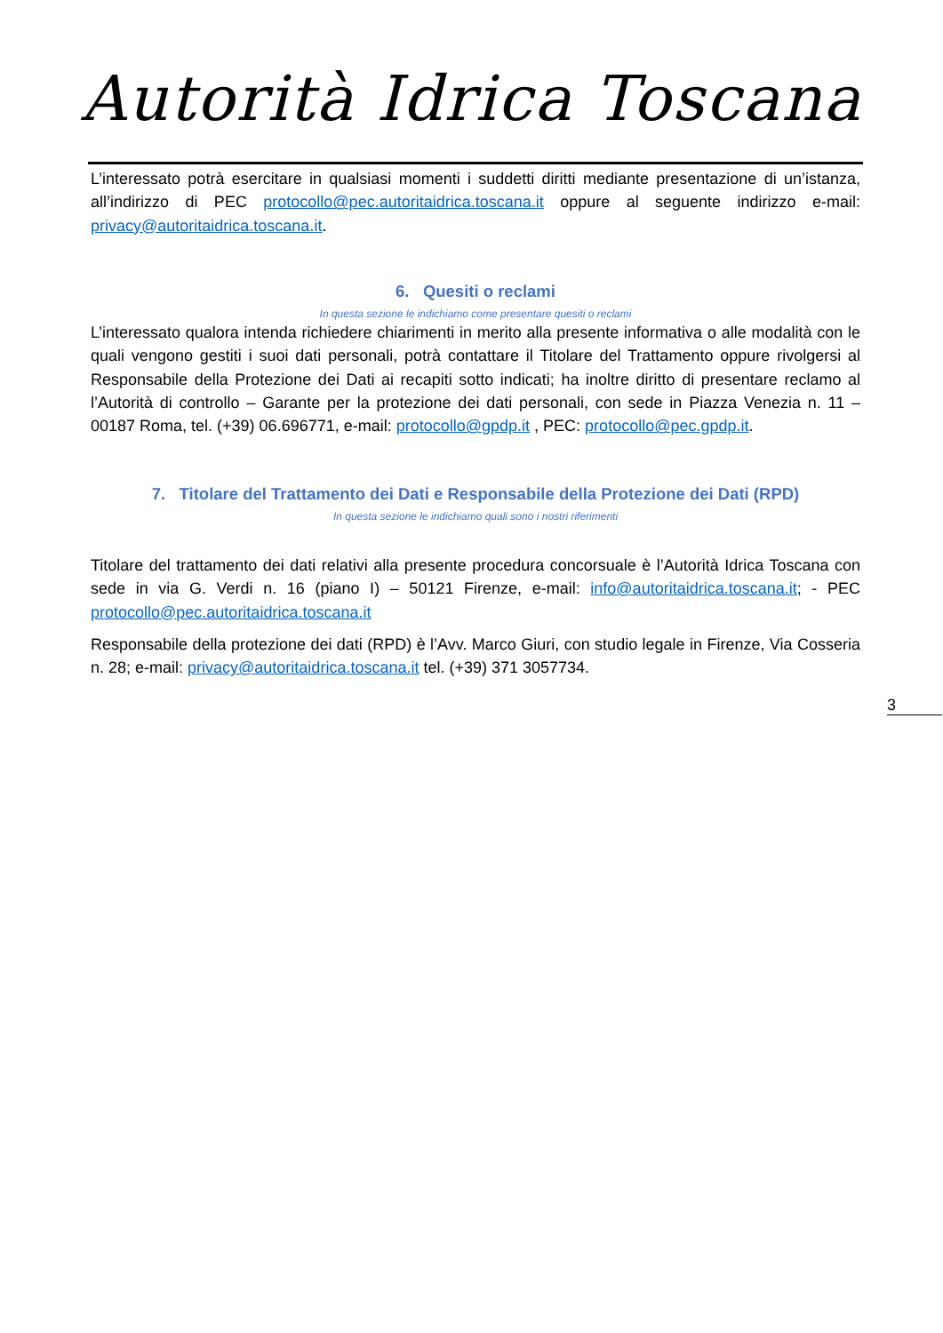Autorità Idrica Toscana
L’interessato potrà esercitare in qualsiasi momenti i suddetti diritti mediante presentazione di un’istanza, all’indirizzo di PEC protocollo@pec.autoritaidrica.toscana.it oppure al seguente indirizzo e-mail: privacy@autoritaidrica.toscana.it.
6. Quesiti o reclami
In questa sezione le indichiamo come presentare quesiti o reclami
L’interessato qualora intenda richiedere chiarimenti in merito alla presente informativa o alle modalità con le quali vengono gestiti i suoi dati personali, potrà contattare il Titolare del Trattamento oppure rivolgersi al Responsabile della Protezione dei Dati ai recapiti sotto indicati; ha inoltre diritto di presentare reclamo al l’Autorità di controllo – Garante per la protezione dei dati personali, con sede in Piazza Venezia n. 11 – 00187 Roma, tel. (+39) 06.696771, e-mail: protocollo@gpdp.it , PEC: protocollo@pec.gpdp.it.
7. Titolare del Trattamento dei Dati e Responsabile della Protezione dei Dati (RPD)
In questa sezione le indichiamo quali sono i nostri riferimenti
Titolare del trattamento dei dati relativi alla presente procedura concorsuale è l’Autorità Idrica Toscana con sede in via G. Verdi n. 16 (piano I) – 50121 Firenze, e-mail: info@autoritaidrica.toscana.it; - PEC protocollo@pec.autoritaidrica.toscana.it
Responsabile della protezione dei dati (RPD) è l’Avv. Marco Giuri, con studio legale in Firenze, Via Cosseria n. 28; e-mail: privacy@autoritaidrica.toscana.it tel. (+39) 371 3057734.
3